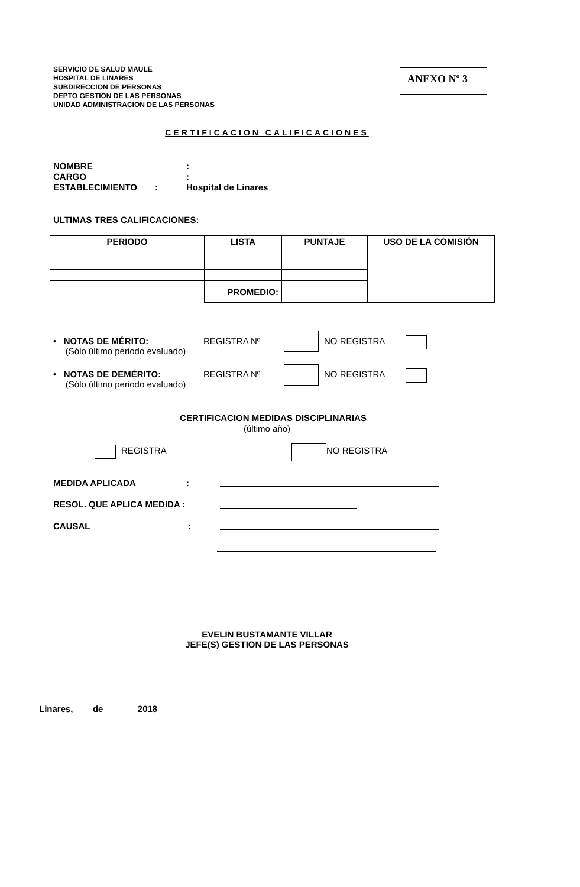SERVICIO DE SALUD MAULE
HOSPITAL DE LINARES
SUBDIRECCION DE PERSONAS
DEPTO GESTION DE LAS PERSONAS
UNIDAD ADMINISTRACION DE LAS PERSONAS
ANEXO Nº 3
CERTIFICACION CALIFICACIONES
NOMBRE:
CARGO:
ESTABLECIMIENTO: Hospital de Linares
ULTIMAS TRES CALIFICACIONES:
| PERIODO | LISTA | PUNTAJE | USO DE LA COMISIÓN |
| --- | --- | --- | --- |
| | PROMEDIO: | | |
• NOTAS DE MÉRITO:
(Sólo último periodo evaluado)
REGISTRA Nº NO REGISTRA
• NOTAS DE DEMÉRITO:
(Sólo último periodo evaluado)
REGISTRA Nº NO REGISTRA
CERTIFICACION MEDIDAS DISCIPLINARIAS
(último año)
REGISTRA NO REGISTRA
MEDIDA APLICADA:
RESOL. QUE APLICA MEDIDA :
CAUSAL:
EVELIN BUSTAMANTE VILLAR
JEFE(S) GESTION DE LAS PERSONAS
Linares, ___ de_______2018